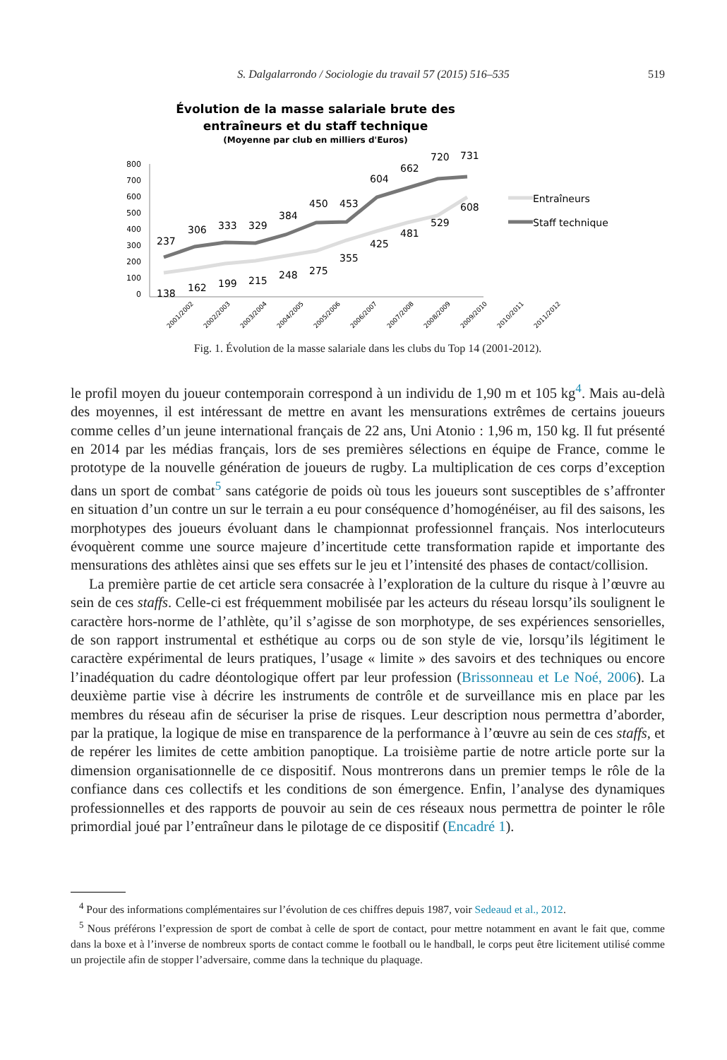S. Dalgalarrondo / Sociologie du travail 57 (2015) 516–535 519
Évolution de la masse salariale brute des
entraîneurs et du staff technique
(Moyenne par club en milliers d'Euros)
800
700
600
500
400
300
200
100
0
138
162
199
215
248
275
355
425
481
529
608
237
306
333
329
384
450
453
604
662
720
731
2001/2002
2002/2003
2003/2004
2004/2005
2005/2006
2006/2007
2007/2008
2008/2009
2009/2010
2010/2011
2011/2012
Entraîneurs
Staff technique
Fig. 1. Évolution de la masse salariale dans les clubs du Top 14 (2001-2012).
le profil moyen du joueur contemporain correspond à un individu de 1,90 m et 105 kg<sup>4</sup>. Mais au-delà des moyennes, il est intéressant de mettre en avant les mensurations extrêmes de certains joueurs comme celles d’un jeune international français de 22 ans, Uni Atonio : 1,96 m, 150 kg. Il fut présenté en 2014 par les médias français, lors de ses premières sélections en équipe de France, comme le prototype de la nouvelle génération de joueurs de rugby. La multiplication de ces corps d’exception dans un sport de combat<sup>5</sup> sans catégorie de poids où tous les joueurs sont susceptibles de s’affronter en situation d’un contre un sur le terrain a eu pour conséquence d’homogénéiser, au fil des saisons, les morphotypes des joueurs évoluant dans le championnat professionnel français. Nos interlocuteurs évoquèrent comme une source majeure d’incertitude cette transformation rapide et importante des mensurations des athlètes ainsi que ses effets sur le jeu et l’intensité des phases de contact/collision.
La première partie de cet article sera consacrée à l’exploration de la culture du risque à l’œuvre au sein de ces staffs. Celle-ci est fréquemment mobilisée par les acteurs du réseau lorsqu’ils soulignent le caractère hors-norme de l’athlète, qu’il s’agisse de son morphotype, de ses expériences sensorielles, de son rapport instrumental et esthétique au corps ou de son style de vie, lorsqu’ils légitiment le caractère expérimental de leurs pratiques, l’usage « limite » des savoirs et des techniques ou encore l’inadéquation du cadre déontologique offert par leur profession (Brissonneau et Le Noé, 2006). La deuxième partie vise à décrire les instruments de contrôle et de surveillance mis en place par les membres du réseau afin de sécuriser la prise de risques. Leur description nous permettra d’aborder, par la pratique, la logique de mise en transparence de la performance à l’œuvre au sein de ces staffs, et de repérer les limites de cette ambition panoptique. La troisième partie de notre article porte sur la dimension organisationnelle de ce dispositif. Nous montrerons dans un premier temps le rôle de la confiance dans ces collectifs et les conditions de son émergence. Enfin, l’analyse des dynamiques professionnelles et des rapports de pouvoir au sein de ces réseaux nous permettra de pointer le rôle primordial joué par l’entraîneur dans le pilotage de ce dispositif (Encadré 1).
<sup>4</sup> Pour des informations complémentaires sur l’évolution de ces chiffres depuis 1987, voir Sedeaud et al., 2012.
<sup>5</sup> Nous préférons l’expression de sport de combat à celle de sport de contact, pour mettre notamment en avant le fait que, comme dans la boxe et à l’inverse de nombreux sports de contact comme le football ou le handball, le corps peut être licitement utilisé comme un projectile afin de stopper l’adversaire, comme dans la technique du plaquage.